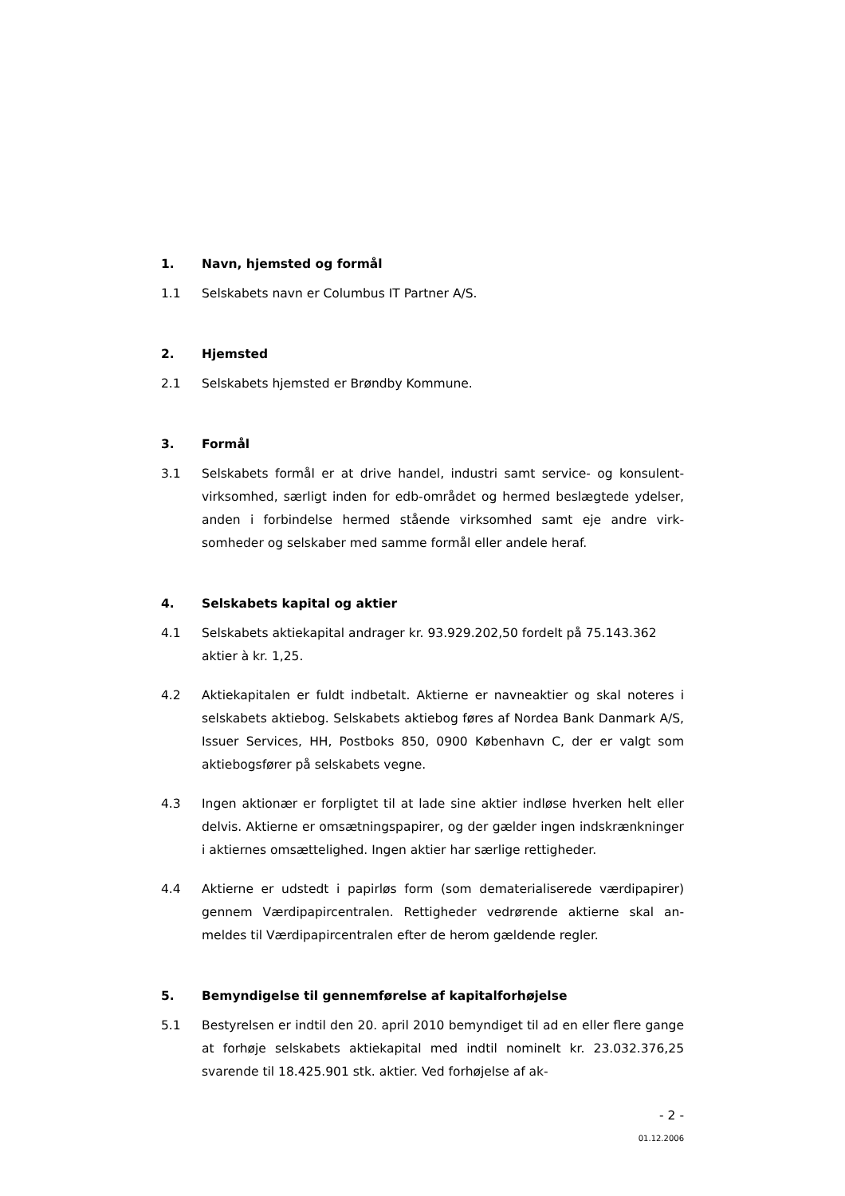1. Navn, hjemsted og formål
1.1 Selskabets navn er Columbus IT Partner A/S.
2. Hjemsted
2.1 Selskabets hjemsted er Brøndby Kommune.
3. Formål
3.1 Selskabets formål er at drive handel, industri samt service- og konsulent­virksomhed, særligt inden for edb-området og hermed beslægtede ydel­ser, anden i forbindelse hermed stående virksomhed samt eje andre virk­somheder og selskaber med samme formål eller andele heraf.
4. Selskabets kapital og aktier
4.1 Selskabets aktiekapital andrager kr. 93.929.202,50 fordelt på 75.143.362 aktier à kr. 1,25.
4.2 Aktiekapitalen er fuldt indbetalt. Aktierne er navneaktier og skal noteres i selskabets aktiebog. Selskabets aktiebog føres af Nordea Bank Danmark A/S, Issuer Services, HH, Postboks 850, 0900 København C, der er valgt som aktiebogsfører på selskabets vegne.
4.3 Ingen aktionær er forpligtet til at lade sine aktier indløse hverken helt eller delvis. Aktierne er omsætningspapirer, og der gælder ingen indskrænk­ninger i aktiernes omsættelighed. Ingen aktier har særlige rettigheder.
4.4 Aktierne er udstedt i papirløs form (som dematerialiserede værdipapirer) gennem Værdipapircentralen. Rettigheder vedrørende aktierne skal an­meldes til Værdipapircentralen efter de herom gældende regler.
5. Bemyndigelse til gennemførelse af kapitalforhøjelse
5.1 Bestyrelsen er indtil den 20. april 2010 bemyndiget til ad en eller flere gange at forhøje selskabets aktiekapital med indtil nominelt kr. 23.032.376,25 svarende til 18.425.901 stk. aktier. Ved forhøjelse af ak-
- 2 -
01.12.2006